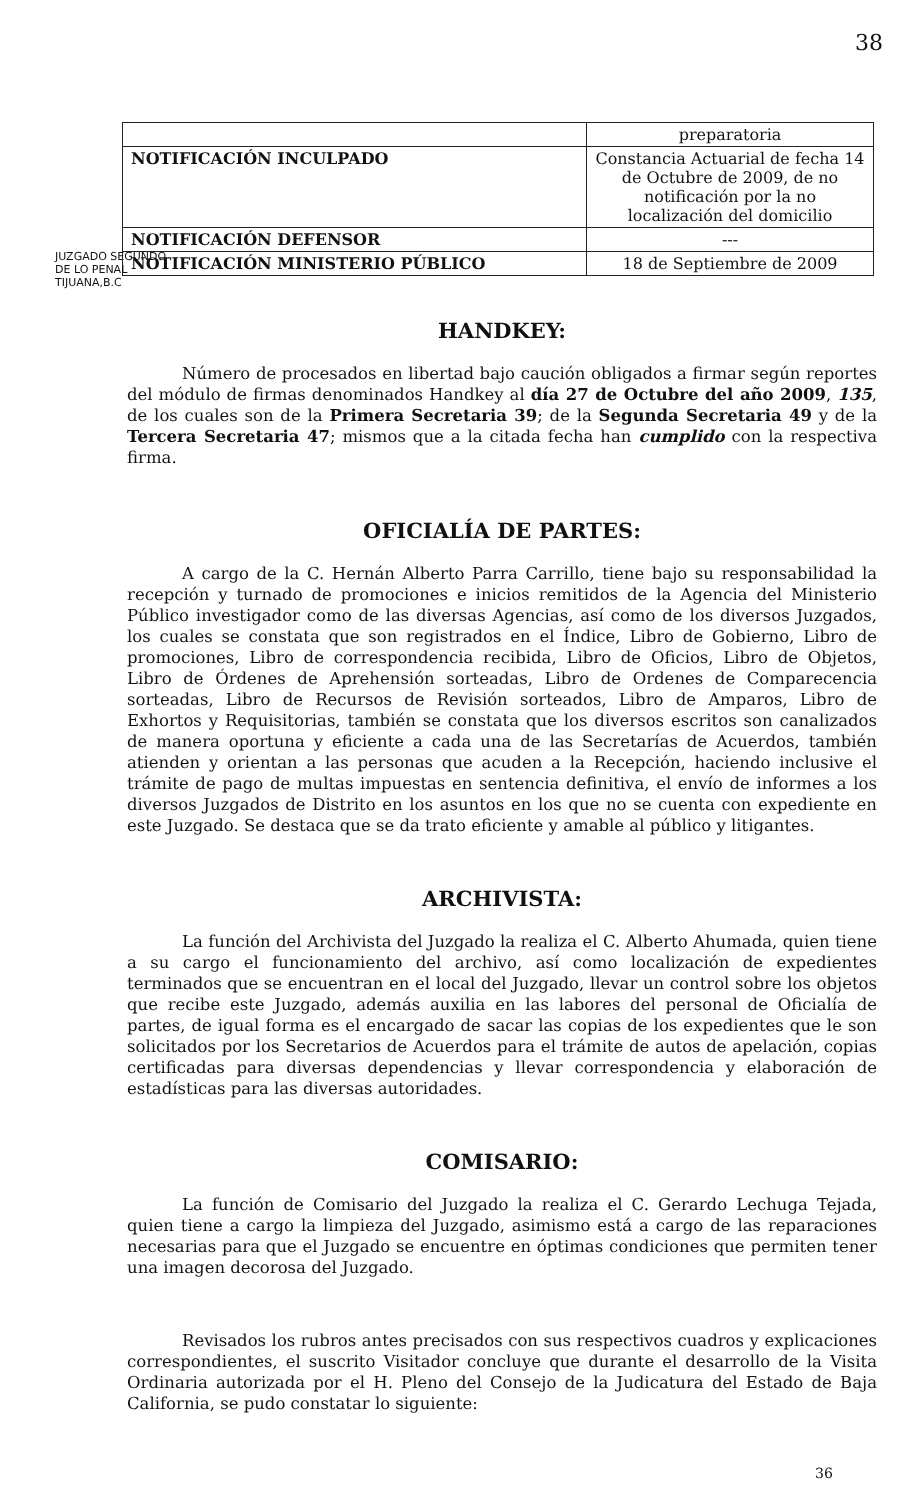38
| | preparatoria |
| NOTIFICACIÓN INCULPADO | Constancia Actuarial de fecha 14 de Octubre de 2009, de no notificación por la no localización del domicilio |
| NOTIFICACIÓN DEFENSOR | --- |
| NOTIFICACIÓN MINISTERIO PÚBLICO | 18 de Septiembre de 2009 |
JUZGADO SEGUNDO
DE LO PENAL
TIJUANA,B.C
HANDKEY:
Número de procesados en libertad bajo caución obligados a firmar según reportes del módulo de firmas denominados Handkey al día 27 de Octubre del año 2009, 135, de los cuales son de la Primera Secretaria 39; de la Segunda Secretaria 49 y de la Tercera Secretaria 47; mismos que a la citada fecha han cumplido con la respectiva firma.
OFICIALÍA DE PARTES:
A cargo de la C. Hernán Alberto Parra Carrillo, tiene bajo su responsabilidad la recepción y turnado de promociones e inicios remitidos de la Agencia del Ministerio Público investigador como de las diversas Agencias, así como de los diversos Juzgados, los cuales se constata que son registrados en el Índice, Libro de Gobierno, Libro de promociones, Libro de correspondencia recibida, Libro de Oficios, Libro de Objetos, Libro de Órdenes de Aprehensión sorteadas, Libro de Ordenes de Comparecencia sorteadas, Libro de Recursos de Revisión sorteados, Libro de Amparos, Libro de Exhortos y Requisitorias, también se constata que los diversos escritos son canalizados de manera oportuna y eficiente a cada una de las Secretarías de Acuerdos, también atienden y orientan a las personas que acuden a la Recepción, haciendo inclusive el trámite de pago de multas impuestas en sentencia definitiva, el envío de informes a los diversos Juzgados de Distrito en los asuntos en los que no se cuenta con expediente en este Juzgado. Se destaca que se da trato eficiente y amable al público y litigantes.
ARCHIVISTA:
La función del Archivista del Juzgado la realiza el C. Alberto Ahumada, quien tiene a su cargo el funcionamiento del archivo, así como localización de expedientes terminados que se encuentran en el local del Juzgado, llevar un control sobre los objetos que recibe este Juzgado, además auxilia en las labores del personal de Oficialía de partes, de igual forma es el encargado de sacar las copias de los expedientes que le son solicitados por los Secretarios de Acuerdos para el trámite de autos de apelación, copias certificadas para diversas dependencias y llevar correspondencia y elaboración de estadísticas para las diversas autoridades.
COMISARIO:
La función de Comisario del Juzgado la realiza el C. Gerardo Lechuga Tejada, quien tiene a cargo la limpieza del Juzgado, asimismo está a cargo de las reparaciones necesarias para que el Juzgado se encuentre en óptimas condiciones que permiten tener una imagen decorosa del Juzgado.
Revisados los rubros antes precisados con sus respectivos cuadros y explicaciones correspondientes, el suscrito Visitador concluye que durante el desarrollo de la Visita Ordinaria autorizada por el H. Pleno del Consejo de la Judicatura del Estado de Baja California, se pudo constatar lo siguiente:
36